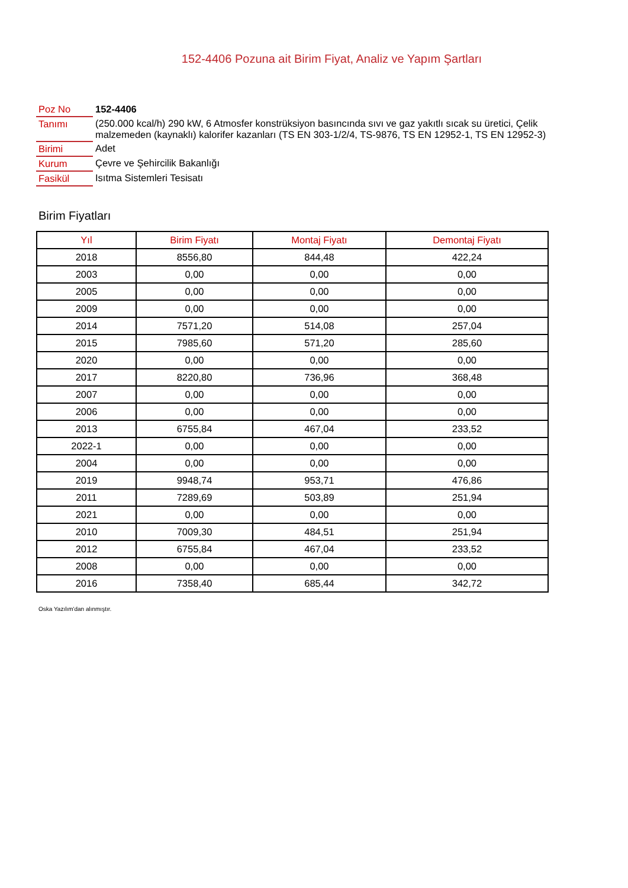152-4406 Pozuna ait Birim Fiyat, Analiz ve Yapım Şartları
| Poz No | 152-4406 |
| Tanımı | (250.000 kcal/h) 290 kW, 6 Atmosfer konstrüksiyon basıncında sıvı ve gaz yakıtlı sıcak su üretici, Çelik malzemeden (kaynaklı) kalorifer kazanları (TS EN 303-1/2/4, TS-9876, TS EN 12952-1, TS EN 12952-3) |
| Birimi | Adet |
| Kurum | Çevre ve Şehircilik Bakanlığı |
| Fasikül | Isıtma Sistemleri Tesisatı |
Birim Fiyatları
| Yıl | Birim Fiyatı | Montaj Fiyatı | Demontaj Fiyatı |
| --- | --- | --- | --- |
| 2018 | 8556,80 | 844,48 | 422,24 |
| 2003 | 0,00 | 0,00 | 0,00 |
| 2005 | 0,00 | 0,00 | 0,00 |
| 2009 | 0,00 | 0,00 | 0,00 |
| 2014 | 7571,20 | 514,08 | 257,04 |
| 2015 | 7985,60 | 571,20 | 285,60 |
| 2020 | 0,00 | 0,00 | 0,00 |
| 2017 | 8220,80 | 736,96 | 368,48 |
| 2007 | 0,00 | 0,00 | 0,00 |
| 2006 | 0,00 | 0,00 | 0,00 |
| 2013 | 6755,84 | 467,04 | 233,52 |
| 2022-1 | 0,00 | 0,00 | 0,00 |
| 2004 | 0,00 | 0,00 | 0,00 |
| 2019 | 9948,74 | 953,71 | 476,86 |
| 2011 | 7289,69 | 503,89 | 251,94 |
| 2021 | 0,00 | 0,00 | 0,00 |
| 2010 | 7009,30 | 484,51 | 251,94 |
| 2012 | 6755,84 | 467,04 | 233,52 |
| 2008 | 0,00 | 0,00 | 0,00 |
| 2016 | 7358,40 | 685,44 | 342,72 |
Oska Yazılım'dan alınmıştır.